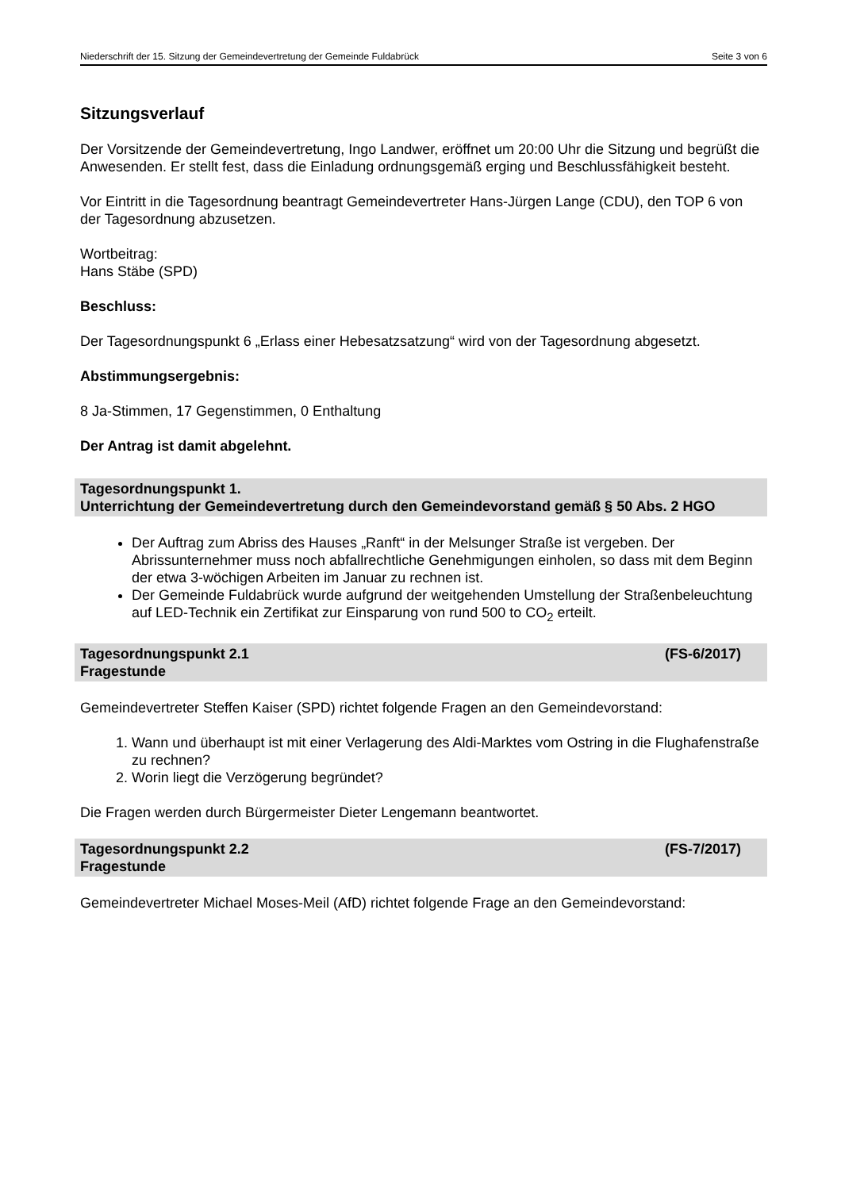Niederschrift der 15. Sitzung der Gemeindevertretung der Gemeinde Fuldabrück Seite 3 von 6
Sitzungsverlauf
Der Vorsitzende der Gemeindevertretung, Ingo Landwer, eröffnet um 20:00 Uhr die Sitzung und begrüßt die Anwesenden. Er stellt fest, dass die Einladung ordnungsgemäß erging und Beschlussfähigkeit besteht.
Vor Eintritt in die Tagesordnung beantragt Gemeindevertreter Hans-Jürgen Lange (CDU), den TOP 6 von der Tagesordnung abzusetzen.
Wortbeitrag:
Hans Stäbe (SPD)
Beschluss:
Der Tagesordnungspunkt 6 „Erlass einer Hebesatzsatzung“ wird von der Tagesordnung abgesetzt.
Abstimmungsergebnis:
8 Ja-Stimmen, 17 Gegenstimmen, 0 Enthaltung
Der Antrag ist damit abgelehnt.
Tagesordnungspunkt 1.
Unterrichtung der Gemeindevertretung durch den Gemeindevorstand gemäß § 50 Abs. 2 HGO
Der Auftrag zum Abriss des Hauses „Ranft“ in der Melsunger Straße ist vergeben. Der Abrissunternehmer muss noch abfallrechtliche Genehmigungen einholen, so dass mit dem Beginn der etwa 3-wöchigen Arbeiten im Januar zu rechnen ist.
Der Gemeinde Fuldabrück wurde aufgrund der weitgehenden Umstellung der Straßenbeleuchtung auf LED-Technik ein Zertifikat zur Einsparung von rund 500 to CO<sub>2</sub> erteilt.
Tagesordnungspunkt 2.1 (FS-6/2017)
Fragestunde
Gemeindevertreter Steffen Kaiser (SPD) richtet folgende Fragen an den Gemeindevorstand:
1. Wann und überhaupt ist mit einer Verlagerung des Aldi-Marktes vom Ostring in die Flughafenstraße zu rechnen?
2. Worin liegt die Verzögerung begründet?
Die Fragen werden durch Bürgermeister Dieter Lengemann beantwortet.
Tagesordnungspunkt 2.2 (FS-7/2017)
Fragestunde
Gemeindevertreter Michael Moses-Meil (AfD) richtet folgende Frage an den Gemeindevorstand: